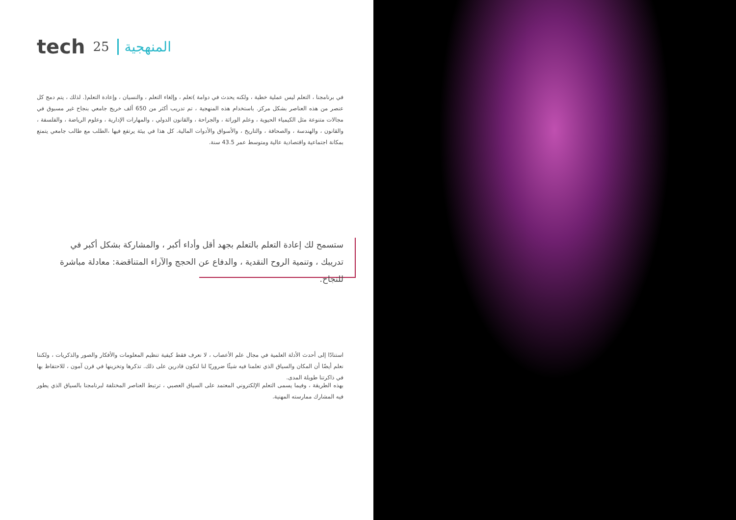tech 25 المنهجية
في برنامجنا ، التعلم ليس عملية خطية ، ولكنه يحدث في دوامة )تعلم ، وإلغاء التعلم ، والنسيان ، وإعادة التعلم(. لذلك ، يتم دمج كل عنصر من هذه العناصر بشكل مركز. باستخدام هذه المنهجية ، تم تدريب أكثر من 650 ألف خريج جامعي بنجاح غير مسبوق في مجالات متنوعة مثل الكيمياء الحيوية ، وعلم الوراثة ، والجراحة ، والقانون الدولي ، والمهارات الإدارية ، وعلوم الرياضة ، والفلسفة ، والقانون ، والهندسة ، والصحافة ، والتاريخ ، والأسواق والأدوات المالية. كل هذا في بيئة يرتفع فيها ،الطلب مع طالب جامعي يتمتع بمكانة اجتماعية واقتصادية عالية ومتوسط عمر 43.5 سنة.
ستسمح لك إعادة التعلم بالتعلم بجهد أقل وأداء أكبر ، والمشاركة بشكل أكبر في تدريبك ، وتنمية الروح النقدية ، والدفاع عن الحجج والآراء المتناقضة: معادلة مباشرة للنجاح.
استنادًا إلى أحدث الأدلة العلمية في مجال علم الأعصاب ، لا نعرف فقط كيفية تنظيم المعلومات والأفكار والصور والذكريات ، ولكننا نعلم أيضًا أن المكان والسياق الذي تعلمنا فيه شيئًا ضروريًا لنا لنكون قادرين على ذلك. تذكرها وتخزينها في قرن آمون ، للاحتفاظ بها في ذاكرتنا طويلة المدى.
بهذه الطريقة ، وفيما يسمى التعلم الإلكتروني المعتمد على السياق العصبي ، ترتبط العناصر المختلفة لبرنامجنا بالسياق الذي يطور فيه المشارك ممارسته المهنية.